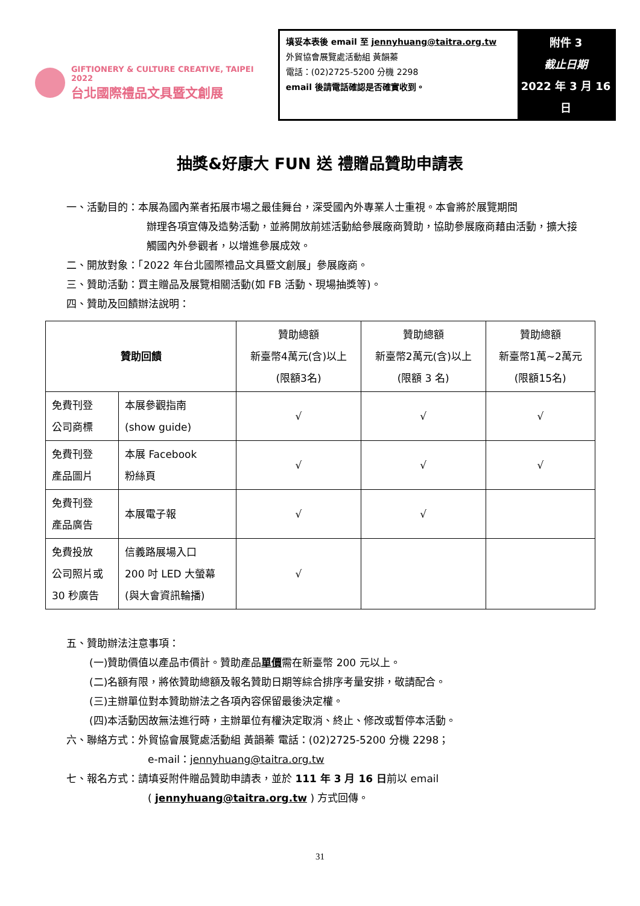GIFTIONERY & CULTURE CREATIVE, TAIPEI 2022
台北國際禮品文具暨文創展
填妥本表後 email 至 jennyhuang@taitra.org.tw
外貿協會展覽處活動組 黃韻蓁
電話：(02)2725-5200 分機 2298
email 後請電話確認是否確實收到。
附件 3
截止日期
2022 年 3 月 16 日
抽獎&好康大 FUN 送 禮贈品贊助申請表
一、活動目的：本展為國內業者拓展市場之最佳舞台，深受國內外專業人士重視。本會將於展覽期間
辦理各項宣傳及造勢活動，並將開放前述活動給參展廠商贊助，協助參展廠商藉由活動，擴大接觸國內外參觀者，以增進參展成效。
二、開放對象：「2022 年台北國際禮品文具暨文創展」參展廠商。
三、贊助活動：買主贈品及展覽相關活動(如 FB 活動、現場抽獎等)。
四、贊助及回饋辦法說明：
| 贊助回饋 | | 贊助總額 新臺幣4萬元(含)以上 (限額3名) | 贊助總額 新臺幣2萬元(含)以上 (限額 3 名) | 贊助總額 新臺幣1萬~2萬元 (限額15名) |
| 免費刊登 公司商標 | 本展參觀指南 (show guide) | √ | √ | √ |
| 免費刊登 產品圖片 | 本展 Facebook 粉絲頁 | √ | √ | √ |
| 免費刊登 產品廣告 | 本展電子報 | √ | √ | |
| 免費投放 公司照片或 30 秒廣告 | 信義路展場入口 200 吋 LED 大螢幕 (與大會資訊輪播) | √ | | |
五、贊助辦法注意事項：
(一)贊助價值以產品市價計。贊助產品單價需在新臺幣 200 元以上。
(二)名額有限，將依贊助總額及報名贊助日期等綜合排序考量安排，敬請配合。
(三)主辦單位對本贊助辦法之各項內容保留最後決定權。
(四)本活動因故無法進行時，主辦單位有權決定取消、終止、修改或暫停本活動。
六、聯絡方式：外貿協會展覽處活動組 黃韻蓁 電話：(02)2725-5200 分機 2298；
e-mail：jennyhuang@taitra.org.tw
七、報名方式：請填妥附件贈品贊助申請表，並於 111 年 3 月 16 日前以 email
( jennyhuang@taitra.org.tw ) 方式回傳。
31